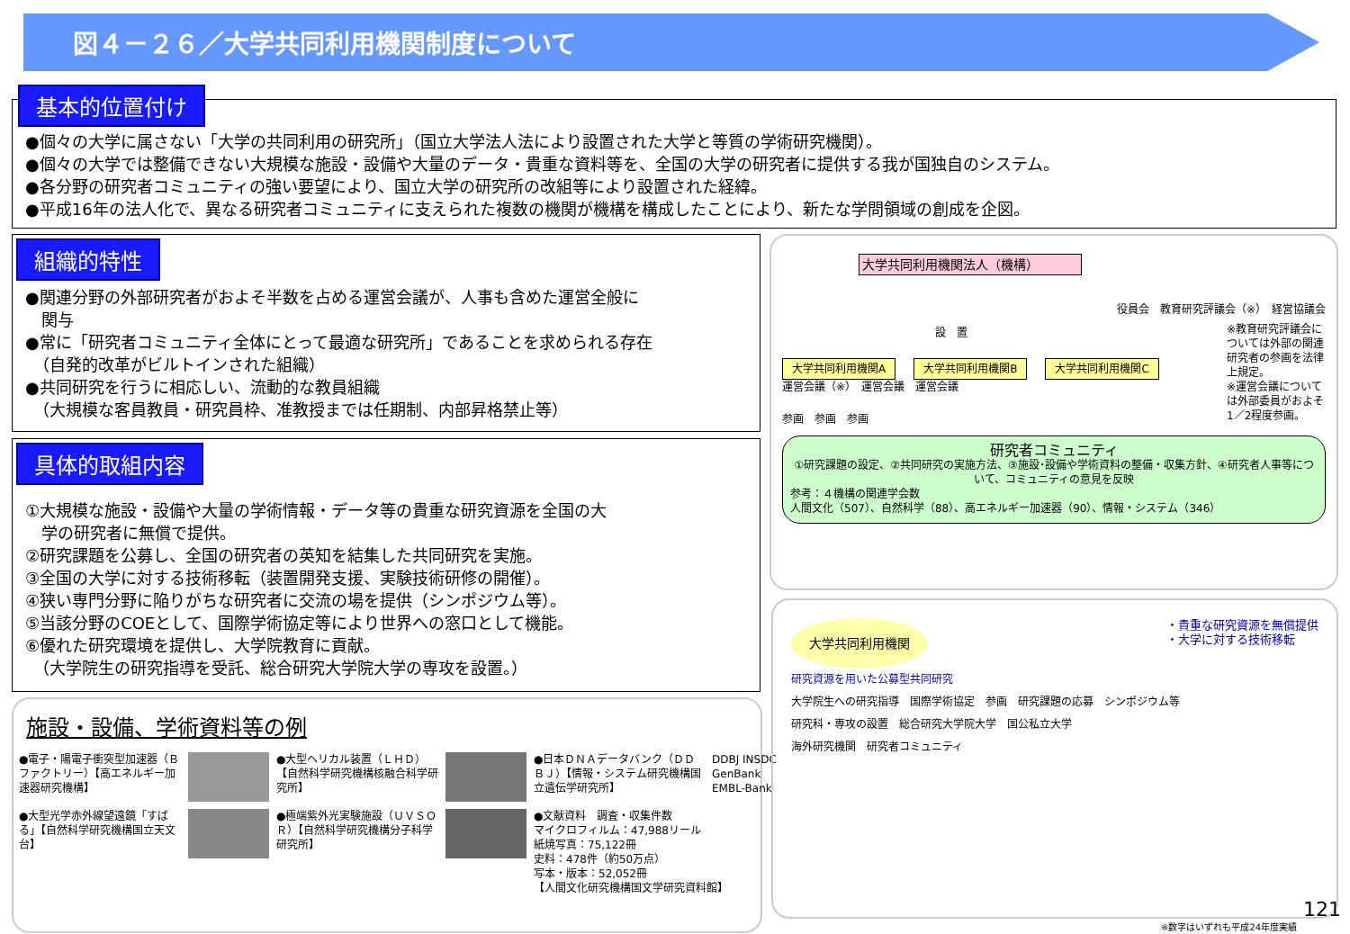図４－２６／大学共同利用機関制度について
基本的位置付け
●個々の大学に属さない「大学の共同利用の研究所」（国立大学法人法により設置された大学と等質の学術研究機関）。
●個々の大学では整備できない大規模な施設・設備や大量のデータ・貴重な資料等を、全国の大学の研究者に提供する我が国独自のシステム。
●各分野の研究者コミュニティの強い要望により、国立大学の研究所の改組等により設置された経緯。
●平成16年の法人化で、異なる研究者コミュニティに支えられた複数の機関が機構を構成したことにより、新たな学問領域の創成を企図。
組織的特性
●関連分野の外部研究者がおよそ半数を占める運営会議が、人事も含めた運営全般に
　関与
●常に「研究者コミュニティ全体にとって最適な研究所」であることを求められる存在
　（自発的改革がビルトインされた組織）
●共同研究を行うに相応しい、流動的な教員組織
　（大規模な客員教員・研究員枠、准教授までは任期制、内部昇格禁止等）
具体的取組内容
①大規模な施設・設備や大量の学術情報・データ等の貴重な研究資源を全国の大
　学の研究者に無償で提供。
②研究課題を公募し、全国の研究者の英知を結集した共同研究を実施。
③全国の大学に対する技術移転（装置開発支援、実験技術研修の開催）。
④狭い専門分野に陥りがちな研究者に交流の場を提供（シンポジウム等）。
⑤当該分野のCOEとして、国際学術協定等により世界への窓口として機能。
⑥優れた研究環境を提供し、大学院教育に貢献。
　（大学院生の研究指導を受託、総合研究大学院大学の専攻を設置。）
施設・設備、学術資料等の例
●電子・陽電子衝突型加速器（Ｂファクトリー）【高エネルギー加速器研究機構】
●大型ヘリカル装置（ＬＨＤ）【自然科学研究機構核融合科学研究所】
●日本ＤＮＡデータバンク（ＤＤＢＪ）【情報・システム研究機構国立遺伝学研究所】
DDBJ INSDC GenBank EMBL-Bank
●大型光学赤外線望遠鏡「すばる」【自然科学研究機構国立天文台】
●極端紫外光実験施設（ＵＶＳＯＲ）【自然科学研究機構分子科学研究所】
●文献資料　調査・収集件数
マイクロフィルム：47,988リール
紙焼写真：75,122冊
史料：478件（約50万点）
写本・版本：52,052冊
【人間文化研究機構国文学研究資料館】
大学共同利用機関法人（機構）
役員会　教育研究評議会（※）　経営協議会
設　置
大学共同利用機関A 大学共同利用機関B 大学共同利用機関C
運営会議（※）　運営会議　運営会議
※教育研究評議会については外部の関連研究者の参画を法律上規定。
※運営会議については外部委員がおよそ1／2程度参画。
参画　参画　参画
研究者コミュニティ
①研究課題の設定、②共同研究の実施方法、③施設･設備や学術資料の整備・収集方針、④研究者人事等について、コミュニティの意見を反映
参考：４機構の関連学会数
人間文化（507）、自然科学（88）、高エネルギー加速器（90）、情報・システム（346）
大学共同利用機関 ・貴重な研究資源を無償提供
・大学に対する技術移転
研究資源を用いた公募型共同研究
大学院生への研究指導　国際学術協定　参画　研究課題の応募　シンポジウム等
研究科・専攻の設置　総合研究大学院大学　国公私立大学
海外研究機関　研究者コミュニティ
121
※数字はいずれも平成24年度実績